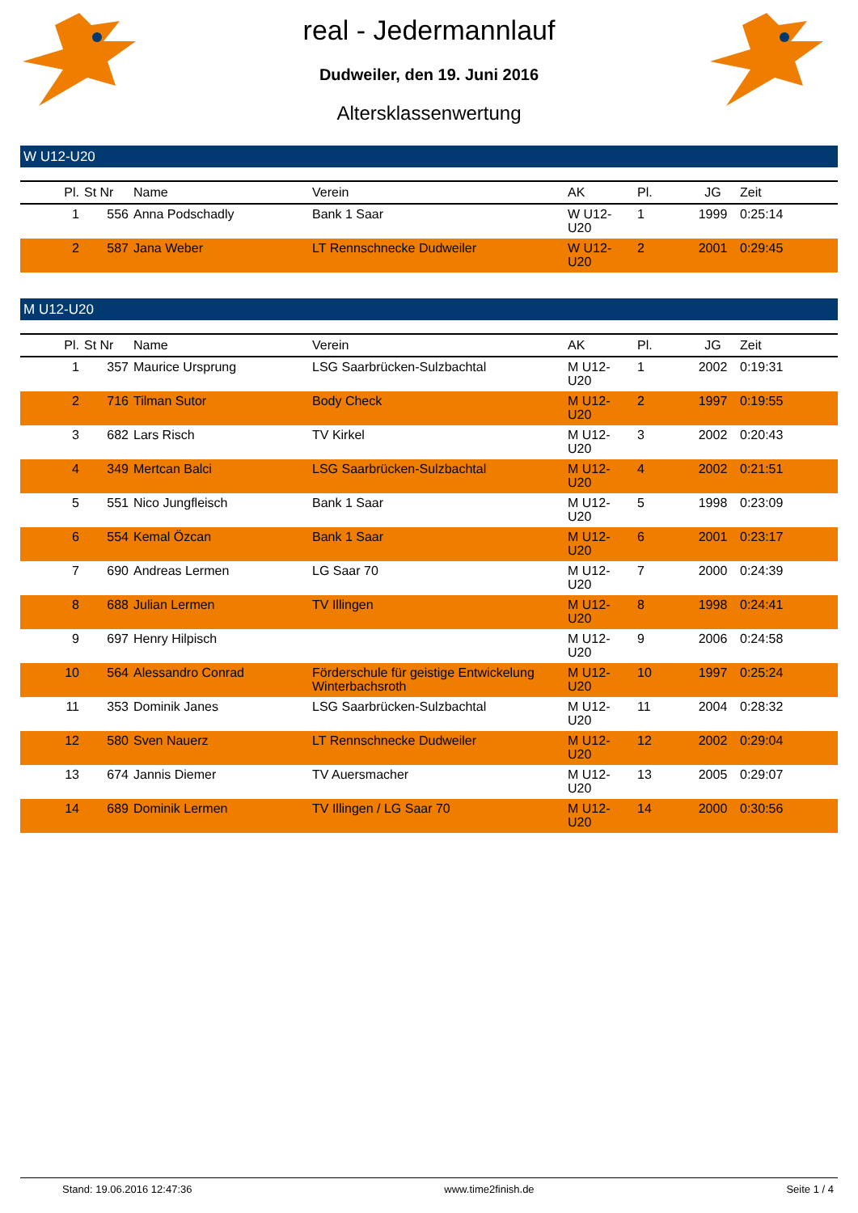real - Jedermannlauf
Dudweiler, den 19. Juni 2016
Altersklassenwertung
W U12-U20
| Pl. | St Nr | Name | Verein | AK | Pl. | JG | Zeit |
| --- | --- | --- | --- | --- | --- | --- | --- |
| 1 | 556 | Anna Podschadly | Bank 1 Saar | W U12- U20 | 1 | 1999 | 0:25:14 |
| 2 | 587 | Jana Weber | LT Rennschnecke Dudweiler | W U12- U20 | 2 | 2001 | 0:29:45 |
M U12-U20
| Pl. | St Nr | Name | Verein | AK | Pl. | JG | Zeit |
| --- | --- | --- | --- | --- | --- | --- | --- |
| 1 | 357 | Maurice Ursprung | LSG Saarbrücken-Sulzbachtal | M U12- U20 | 1 | 2002 | 0:19:31 |
| 2 | 716 | Tilman Sutor | Body Check | M U12- U20 | 2 | 1997 | 0:19:55 |
| 3 | 682 | Lars Risch | TV Kirkel | M U12- U20 | 3 | 2002 | 0:20:43 |
| 4 | 349 | Mertcan Balci | LSG Saarbrücken-Sulzbachtal | M U12- U20 | 4 | 2002 | 0:21:51 |
| 5 | 551 | Nico Jungfleisch | Bank 1 Saar | M U12- U20 | 5 | 1998 | 0:23:09 |
| 6 | 554 | Kemal Özcan | Bank 1 Saar | M U12- U20 | 6 | 2001 | 0:23:17 |
| 7 | 690 | Andreas Lermen | LG Saar 70 | M U12- U20 | 7 | 2000 | 0:24:39 |
| 8 | 688 | Julian Lermen | TV Illingen | M U12- U20 | 8 | 1998 | 0:24:41 |
| 9 | 697 | Henry Hilpisch | | M U12- U20 | 9 | 2006 | 0:24:58 |
| 10 | 564 | Alessandro Conrad | Förderschule für geistige Entwickelung Winterbachsroth | M U12- U20 | 10 | 1997 | 0:25:24 |
| 11 | 353 | Dominik Janes | LSG Saarbrücken-Sulzbachtal | M U12- U20 | 11 | 2004 | 0:28:32 |
| 12 | 580 | Sven Nauerz | LT Rennschnecke Dudweiler | M U12- U20 | 12 | 2002 | 0:29:04 |
| 13 | 674 | Jannis Diemer | TV Auersmacher | M U12- U20 | 13 | 2005 | 0:29:07 |
| 14 | 689 | Dominik Lermen | TV Illingen / LG Saar 70 | M U12- U20 | 14 | 2000 | 0:30:56 |
Stand: 19.06.2016 12:47:36 www.time2finish.de Seite 1 / 4